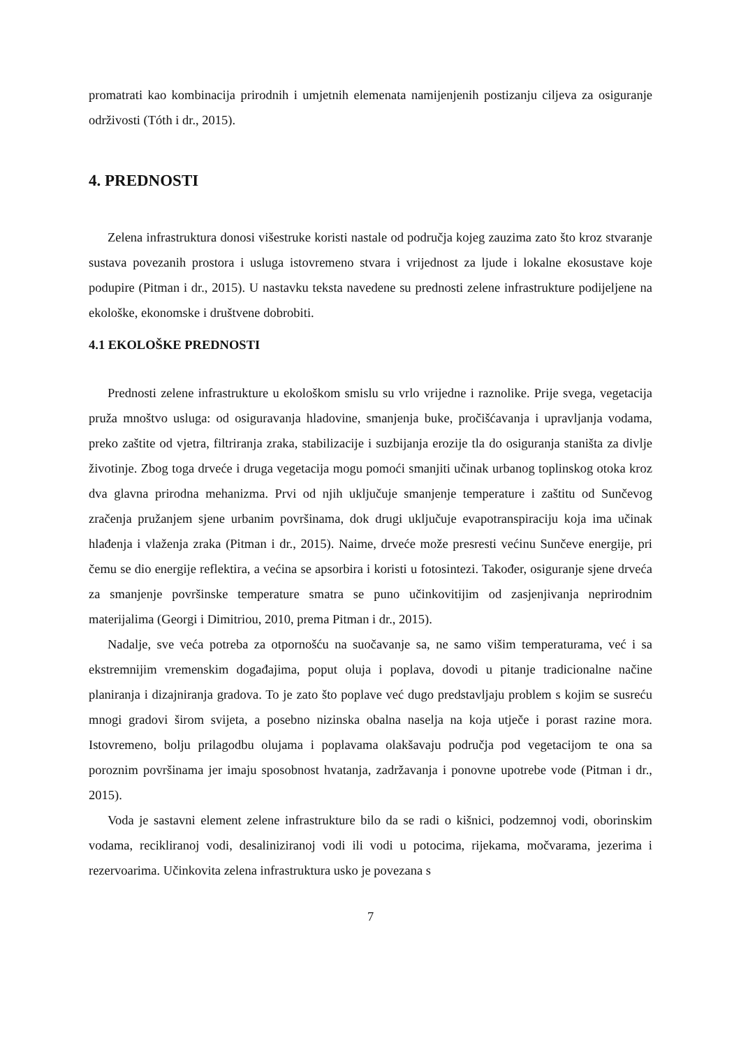promatrati kao kombinacija prirodnih i umjetnih elemenata namijenjenih postizanju ciljeva za osiguranje održivosti (Tóth i dr., 2015).
4. PREDNOSTI
Zelena infrastruktura donosi višestruke koristi nastale od područja kojeg zauzima zato što kroz stvaranje sustava povezanih prostora i usluga istovremeno stvara i vrijednost za ljude i lokalne ekosustave koje podupire (Pitman i dr., 2015). U nastavku teksta navedene su prednosti zelene infrastrukture podijeljene na ekološke, ekonomske i društvene dobrobiti.
4.1 EKOLOŠKE PREDNOSTI
Prednosti zelene infrastrukture u ekološkom smislu su vrlo vrijedne i raznolike. Prije svega, vegetacija pruža mnoštvo usluga: od osiguravanja hladovine, smanjenja buke, pročišćavanja i upravljanja vodama, preko zaštite od vjetra, filtriranja zraka, stabilizacije i suzbijanja erozije tla do osiguranja staništa za divlje životinje. Zbog toga drveće i druga vegetacija mogu pomoći smanjiti učinak urbanog toplinskog otoka kroz dva glavna prirodna mehanizma. Prvi od njih uključuje smanjenje temperature i zaštitu od Sunčevog zračenja pružanjem sjene urbanim površinama, dok drugi uključuje evapotranspiraciju koja ima učinak hlađenja i vlaženja zraka (Pitman i dr., 2015). Naime, drveće može presresti većinu Sunčeve energije, pri čemu se dio energije reflektira, a većina se apsorbira i koristi u fotosintezi. Također, osiguranje sjene drveća za smanjenje površinske temperature smatra se puno učinkovitijim od zasjenjivanja neprirodnim materijalima (Georgi i Dimitriou, 2010, prema Pitman i dr., 2015).
Nadalje, sve veća potreba za otpornošću na suočavanje sa, ne samo višim temperaturama, već i sa ekstremnijim vremenskim događajima, poput oluja i poplava, dovodi u pitanje tradicionalne načine planiranja i dizajniranja gradova. To je zato što poplave već dugo predstavljaju problem s kojim se susreću mnogi gradovi širom svijeta, a posebno nizinska obalna naselja na koja utječe i porast razine mora. Istovremeno, bolju prilagodbu olujama i poplavama olakšavaju područja pod vegetacijom te ona sa poroznim površinama jer imaju sposobnost hvatanja, zadržavanja i ponovne upotrebe vode (Pitman i dr., 2015).
Voda je sastavni element zelene infrastrukture bilo da se radi o kišnici, podzemnoj vodi, oborinskim vodama, recikliranoj vodi, desaliniziranoj vodi ili vodi u potocima, rijekama, močvarama, jezerima i rezervoarima. Učinkovita zelena infrastruktura usko je povezana s
7